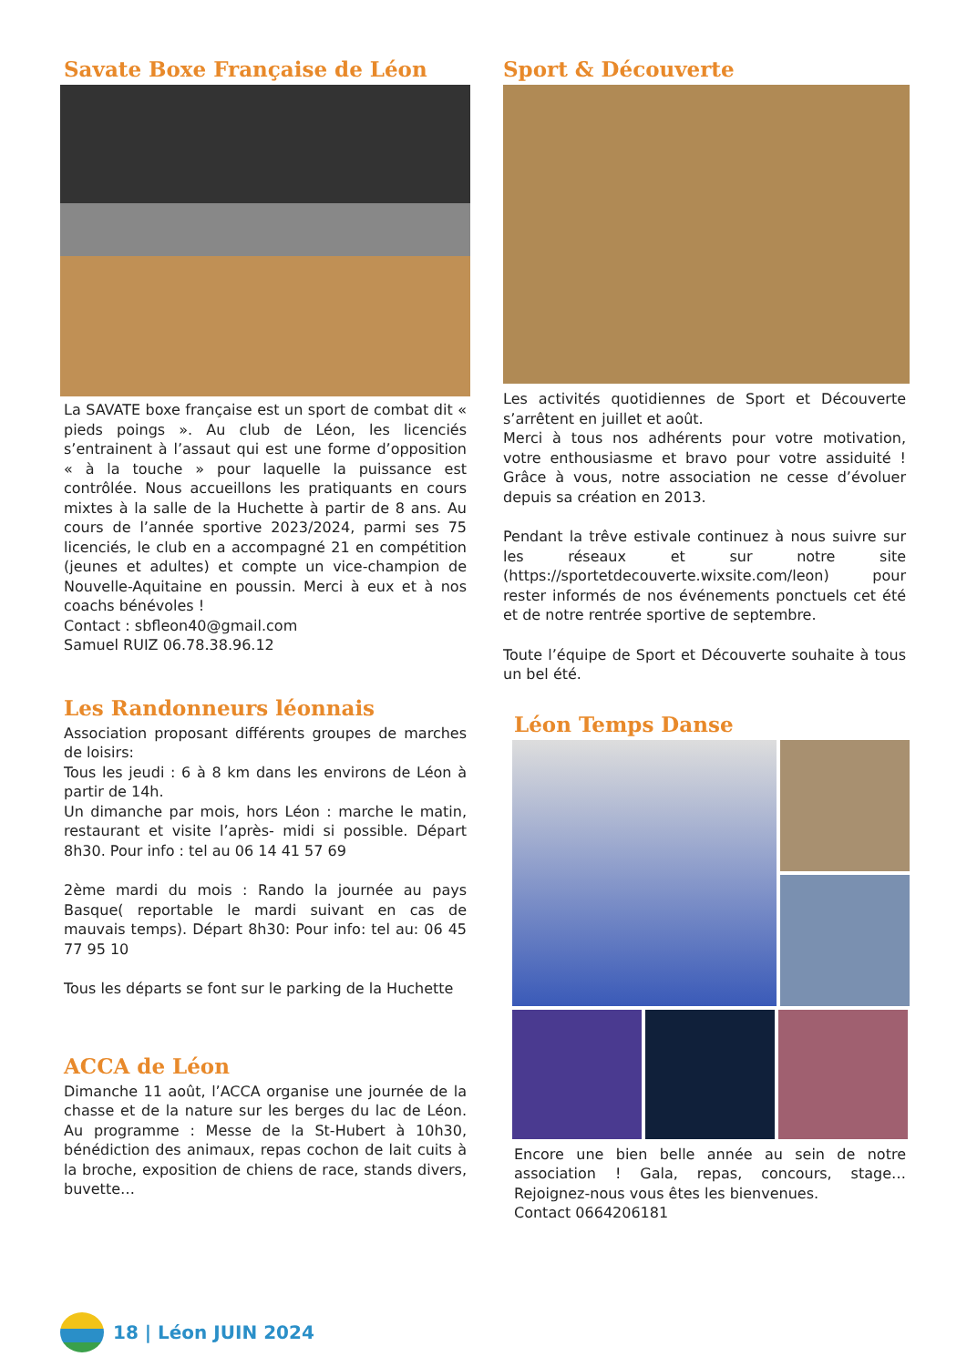Savate Boxe Française de Léon
La SAVATE boxe française est un sport de combat dit « pieds poings ». Au club de Léon, les licenciés s’entrainent à l’assaut qui est une forme d’opposition « à la touche » pour laquelle la puissance est contrôlée. Nous accueillons les pratiquants en cours mixtes à la salle de la Huchette à partir de 8 ans. Au cours de l’année sportive 2023/2024, parmi ses 75 licenciés, le club en a accompagné 21 en compétition (jeunes et adultes) et compte un vice-champion de Nouvelle-Aquitaine en poussin. Merci à eux et à nos coachs bénévoles !
Contact : sbfleon40@gmail.com
Samuel RUIZ 06.78.38.96.12
Les Randonneurs léonnais
Association proposant différents groupes de marches de loisirs:
Tous les jeudi : 6 à 8 km dans les environs de Léon à partir de 14h.
Un dimanche par mois, hors Léon : marche le matin, restaurant et visite l’après- midi si possible. Départ 8h30. Pour info : tel au 06 14 41 57 69
2ème mardi du mois : Rando la journée au pays Basque( reportable le mardi suivant en cas de mauvais temps). Départ 8h30: Pour info: tel au: 06 45 77 95 10
Tous les départs se font sur le parking de la Huchette
ACCA de Léon
Dimanche 11 août, l’ACCA organise une journée de la chasse et de la nature sur les berges du lac de Léon. Au programme : Messe de la St-Hubert à 10h30, bénédiction des animaux, repas cochon de lait cuits à la broche, exposition de chiens de race, stands divers, buvette…
Sport & Découverte
Les activités quotidiennes de Sport et Découverte s’arrêtent en juillet et août.
Merci à tous nos adhérents pour votre motivation, votre enthousiasme et bravo pour votre assiduité ! Grâce à vous, notre association ne cesse d’évoluer depuis sa création en 2013.
Pendant la trêve estivale continuez à nous suivre sur les réseaux et sur notre site (https://sportetdecouverte.wixsite.com/leon) pour rester informés de nos événements ponctuels cet été et de notre rentrée sportive de septembre.
Toute l’équipe de Sport et Découverte souhaite à tous un bel été.
Léon Temps Danse
Encore une bien belle année au sein de notre association ! Gala, repas, concours, stage… Rejoignez-nous vous êtes les bienvenues.
Contact 0664206181
18 | Léon JUIN 2024